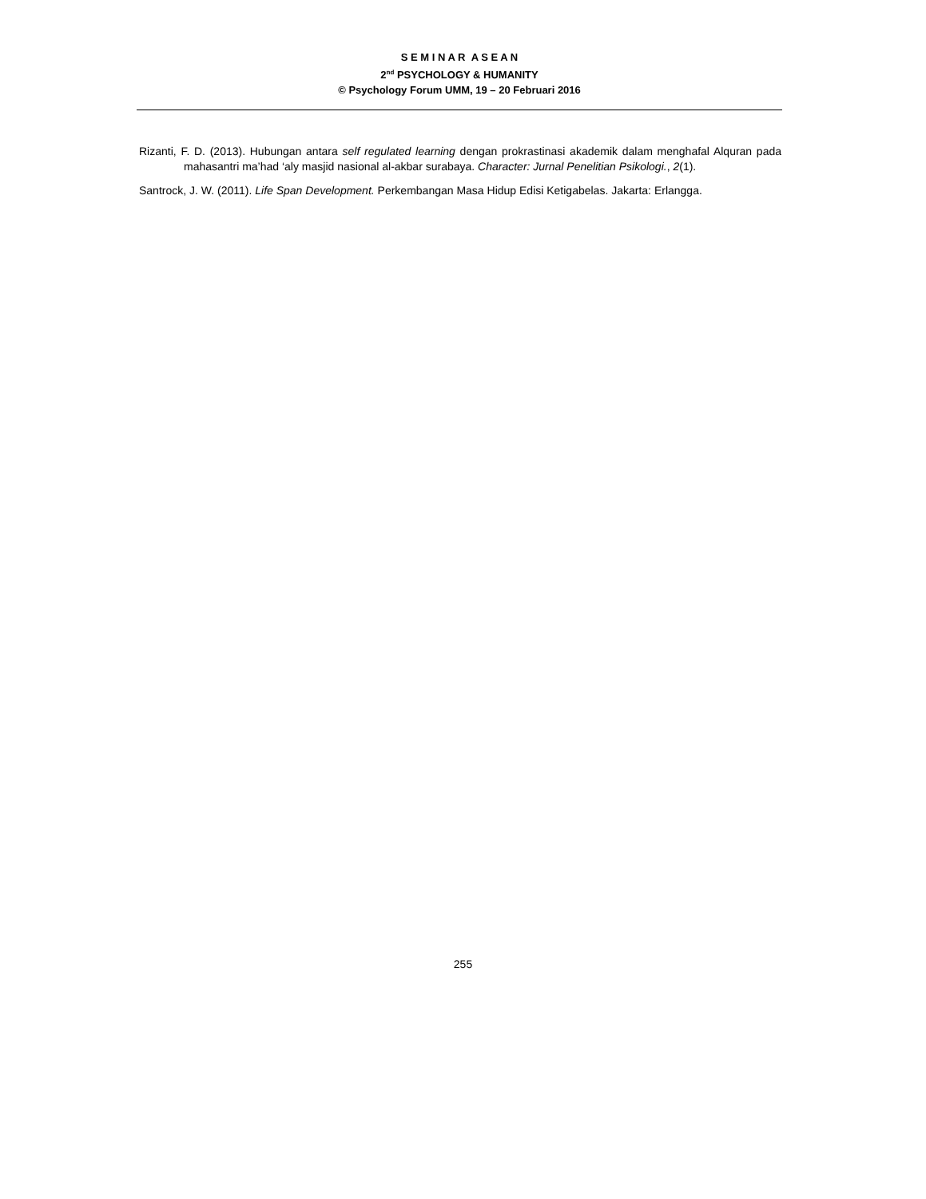S E M I N A R A S E A N
2<sup>nd</sup> PSYCHOLOGY & HUMANITY
© Psychology Forum UMM, 19 – 20 Februari 2016
Rizanti, F. D. (2013). Hubungan antara self regulated learning dengan prokrastinasi akademik dalam menghafal Alquran pada mahasantri ma’had ‘aly masjid nasional al-akbar surabaya. Character: Jurnal Penelitian Psikologi., 2(1).
Santrock, J. W. (2011). Life Span Development. Perkembangan Masa Hidup Edisi Ketigabelas. Jakarta: Erlangga.
255